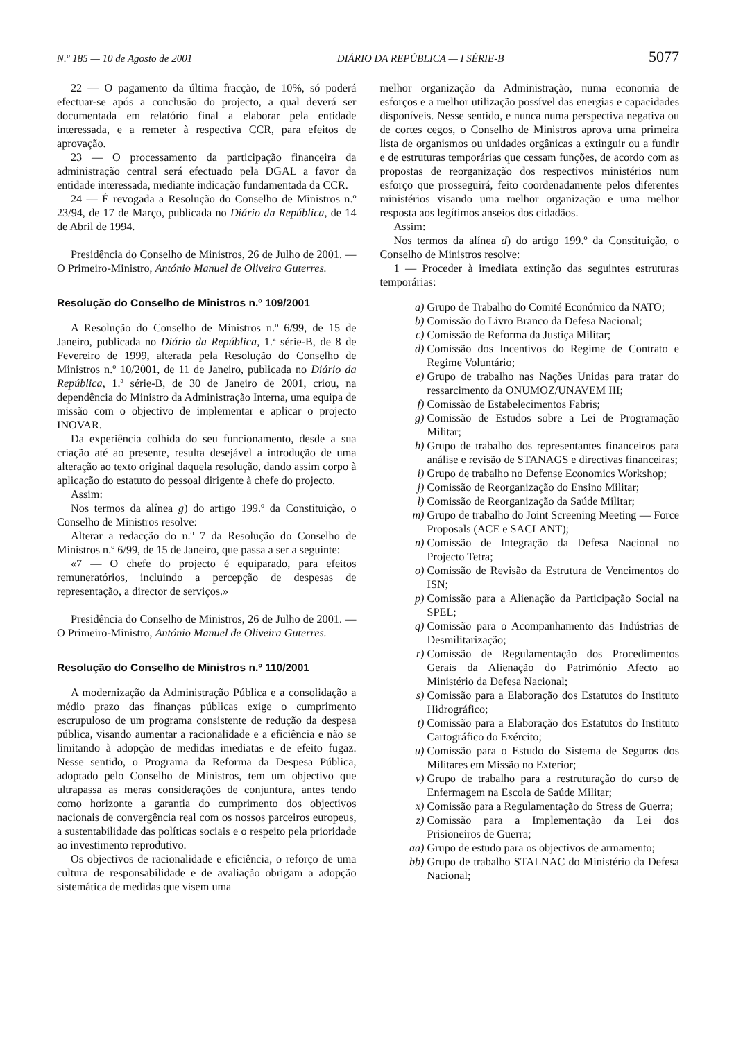N.º 185 — 10 de Agosto de 2001 DIÁRIO DA REPÚBLICA — I SÉRIE-B 5077
22 — O pagamento da última fracção, de 10%, só poderá efectuar-se após a conclusão do projecto, a qual deverá ser documentada em relatório final a elaborar pela entidade interessada, e a remeter à respectiva CCR, para efeitos de aprovação.
23 — O processamento da participação financeira da administração central será efectuado pela DGAL a favor da entidade interessada, mediante indicação fundamentada da CCR.
24 — É revogada a Resolução do Conselho de Ministros n.º 23/94, de 17 de Março, publicada no Diário da República, de 14 de Abril de 1994.
Presidência do Conselho de Ministros, 26 de Julho de 2001. — O Primeiro-Ministro, António Manuel de Oliveira Guterres.
Resolução do Conselho de Ministros n.º 109/2001
A Resolução do Conselho de Ministros n.º 6/99, de 15 de Janeiro, publicada no Diário da República, 1.ª série-B, de 8 de Fevereiro de 1999, alterada pela Resolução do Conselho de Ministros n.º 10/2001, de 11 de Janeiro, publicada no Diário da República, 1.ª série-B, de 30 de Janeiro de 2001, criou, na dependência do Ministro da Administração Interna, uma equipa de missão com o objectivo de implementar e aplicar o projecto INOVAR.
Da experiência colhida do seu funcionamento, desde a sua criação até ao presente, resulta desejável a introdução de uma alteração ao texto original daquela resolução, dando assim corpo à aplicação do estatuto do pessoal dirigente à chefe do projecto.
Assim:
Nos termos da alínea g) do artigo 199.º da Constituição, o Conselho de Ministros resolve:
Alterar a redacção do n.º 7 da Resolução do Conselho de Ministros n.º 6/99, de 15 de Janeiro, que passa a ser a seguinte:
«7 — O chefe do projecto é equiparado, para efeitos remuneratórios, incluindo a percepção de despesas de representação, a director de serviços.»
Presidência do Conselho de Ministros, 26 de Julho de 2001. — O Primeiro-Ministro, António Manuel de Oliveira Guterres.
Resolução do Conselho de Ministros n.º 110/2001
A modernização da Administração Pública e a consolidação a médio prazo das finanças públicas exige o cumprimento escrupuloso de um programa consistente de redução da despesa pública, visando aumentar a racionalidade e a eficiência e não se limitando à adopção de medidas imediatas e de efeito fugaz. Nesse sentido, o Programa da Reforma da Despesa Pública, adoptado pelo Conselho de Ministros, tem um objectivo que ultrapassa as meras considerações de conjuntura, antes tendo como horizonte a garantia do cumprimento dos objectivos nacionais de convergência real com os nossos parceiros europeus, a sustentabilidade das políticas sociais e o respeito pela prioridade ao investimento reprodutivo.
Os objectivos de racionalidade e eficiência, o reforço de uma cultura de responsabilidade e de avaliação obrigam a adopção sistemática de medidas que visem uma
melhor organização da Administração, numa economia de esforços e a melhor utilização possível das energias e capacidades disponíveis. Nesse sentido, e nunca numa perspectiva negativa ou de cortes cegos, o Conselho de Ministros aprova uma primeira lista de organismos ou unidades orgânicas a extinguir ou a fundir e de estruturas temporárias que cessam funções, de acordo com as propostas de reorganização dos respectivos ministérios num esforço que prosseguirá, feito coordenadamente pelos diferentes ministérios visando uma melhor organização e uma melhor resposta aos legítimos anseios dos cidadãos.
Assim:
Nos termos da alínea d) do artigo 199.º da Constituição, o Conselho de Ministros resolve:
1 — Proceder à imediata extinção das seguintes estruturas temporárias:
a) Grupo de Trabalho do Comité Económico da NATO;
b) Comissão do Livro Branco da Defesa Nacional;
c) Comissão de Reforma da Justiça Militar;
d) Comissão dos Incentivos do Regime de Contrato e Regime Voluntário;
e) Grupo de trabalho nas Nações Unidas para tratar do ressarcimento da ONUMOZ/UNAVEM III;
f) Comissão de Estabelecimentos Fabris;
g) Comissão de Estudos sobre a Lei de Programação Militar;
h) Grupo de trabalho dos representantes financeiros para análise e revisão de STANAGS e directivas financeiras;
i) Grupo de trabalho no Defense Economics Workshop;
j) Comissão de Reorganização do Ensino Militar;
l) Comissão de Reorganização da Saúde Militar;
m) Grupo de trabalho do Joint Screening Meeting — Force Proposals (ACE e SACLANT);
n) Comissão de Integração da Defesa Nacional no Projecto Tetra;
o) Comissão de Revisão da Estrutura de Vencimentos do ISN;
p) Comissão para a Alienação da Participação Social na SPEL;
q) Comissão para o Acompanhamento das Indústrias de Desmilitarização;
r) Comissão de Regulamentação dos Procedimentos Gerais da Alienação do Património Afecto ao Ministério da Defesa Nacional;
s) Comissão para a Elaboração dos Estatutos do Instituto Hidrográfico;
t) Comissão para a Elaboração dos Estatutos do Instituto Cartográfico do Exército;
u) Comissão para o Estudo do Sistema de Seguros dos Militares em Missão no Exterior;
v) Grupo de trabalho para a restruturação do curso de Enfermagem na Escola de Saúde Militar;
x) Comissão para a Regulamentação do Stress de Guerra;
z) Comissão para a Implementação da Lei dos Prisioneiros de Guerra;
aa) Grupo de estudo para os objectivos de armamento;
bb) Grupo de trabalho STALNAC do Ministério da Defesa Nacional;